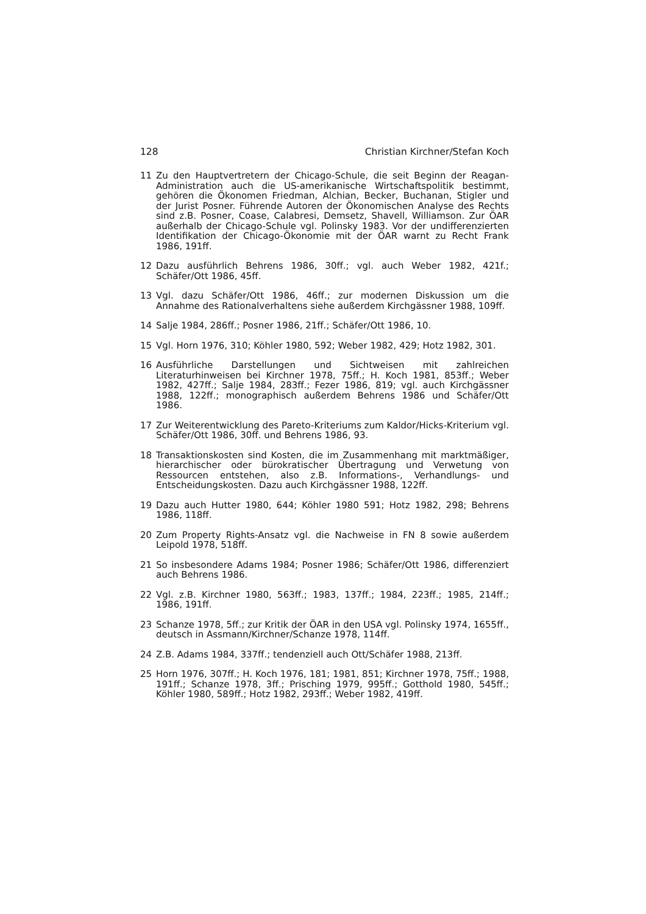128 Christian Kirchner/Stefan Koch
11 Zu den Hauptvertretern der Chicago-Schule, die seit Beginn der Reagan-Administration auch die US-amerikanische Wirtschaftspolitik bestimmt, gehören die Ökonomen Friedman, Alchian, Becker, Buchanan, Stigler und der Jurist Posner. Führende Autoren der Ökonomischen Analyse des Rechts sind z.B. Posner, Coase, Calabresi, Demsetz, Shavell, Williamson. Zur ÖAR außerhalb der Chicago-Schule vgl. Polinsky 1983. Vor der undifferenzierten Identifikation der Chicago-Ökonomie mit der ÖAR warnt zu Recht Frank 1986, 191ff.
12 Dazu ausführlich Behrens 1986, 30ff.; vgl. auch Weber 1982, 421f.; Schäfer/Ott 1986, 45ff.
13 Vgl. dazu Schäfer/Ott 1986, 46ff.; zur modernen Diskussion um die Annahme des Rationalverhaltens siehe außerdem Kirchgässner 1988, 109ff.
14 Salje 1984, 286ff.; Posner 1986, 21ff.; Schäfer/Ott 1986, 10.
15 Vgl. Horn 1976, 310; Köhler 1980, 592; Weber 1982, 429; Hotz 1982, 301.
16 Ausführliche Darstellungen und Sichtweisen mit zahlreichen Literaturhinweisen bei Kirchner 1978, 75ff.; H. Koch 1981, 853ff.; Weber 1982, 427ff.; Salje 1984, 283ff.; Fezer 1986, 819; vgl. auch Kirchgässner 1988, 122ff.; monographisch außerdem Behrens 1986 und Schäfer/Ott 1986.
17 Zur Weiterentwicklung des Pareto-Kriteriums zum Kaldor/Hicks-Kriterium vgl. Schäfer/Ott 1986, 30ff. und Behrens 1986, 93.
18 Transaktionskosten sind Kosten, die im Zusammenhang mit marktmäßiger, hierarchischer oder bürokratischer Übertragung und Verwetung von Ressourcen entstehen, also z.B. Informations-, Verhandlungs- und Entscheidungskosten. Dazu auch Kirchgässner 1988, 122ff.
19 Dazu auch Hutter 1980, 644; Köhler 1980 591; Hotz 1982, 298; Behrens 1986, 118ff.
20 Zum Property Rights-Ansatz vgl. die Nachweise in FN 8 sowie außerdem Leipold 1978, 518ff.
21 So insbesondere Adams 1984; Posner 1986; Schäfer/Ott 1986, differenziert auch Behrens 1986.
22 Vgl. z.B. Kirchner 1980, 563ff.; 1983, 137ff.; 1984, 223ff.; 1985, 214ff.; 1986, 191ff.
23 Schanze 1978, 5ff.; zur Kritik der ÖAR in den USA vgl. Polinsky 1974, 1655ff., deutsch in Assmann/Kirchner/Schanze 1978, 114ff.
24 Z.B. Adams 1984, 337ff.; tendenziell auch Ott/Schäfer 1988, 213ff.
25 Horn 1976, 307ff.; H. Koch 1976, 181; 1981, 851; Kirchner 1978, 75ff.; 1988, 191ff.; Schanze 1978, 3ff.; Prisching 1979, 995ff.; Gotthold 1980, 545ff.; Köhler 1980, 589ff.; Hotz 1982, 293ff.; Weber 1982, 419ff.